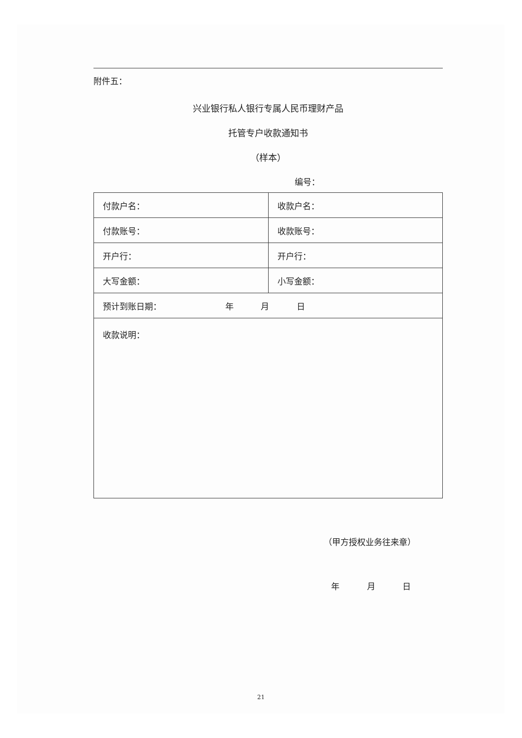附件五：
兴业银行私人银行专属人民币理财产品
托管专户收款通知书
（样本）
编号：
| 付款户名： | 收款户名： |
| 付款账号： | 收款账号： |
| 开户行： | 开户行： |
| 大写金额： | 小写金额： |
| 预计到账日期： 年 月 日 | |
| 收款说明： | |
（甲方授权业务往来章）
年 月 日
21